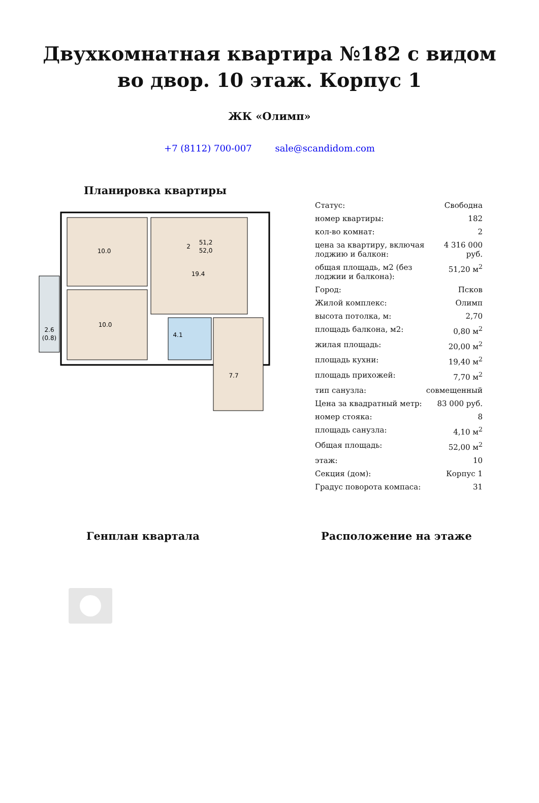Двухкомнатная квартира №182 с видом во двор. 10 этаж. Корпус 1
ЖК «Олимп»
+7 (8112) 700-007 sale@scandidom.com
Планировка квартиры
10.0
10.0
19.4
4.1
7.7
2.6
(0.8)
2
51,2
52,0
| Статус: | Свободна |
| номер квартиры: | 182 |
| кол-во комнат: | 2 |
| цена за квартиру, включая лоджию и балкон: | 4 316 000 руб. |
| общая площадь, м2 (без лоджии и балкона): | 51,20 м<sup>2</sup> |
| Город: | Псков |
| Жилой комплекс: | Олимп |
| высота потолка, м: | 2,70 |
| площадь балкона, м2: | 0,80 м<sup>2</sup> |
| жилая площадь: | 20,00 м<sup>2</sup> |
| площадь кухни: | 19,40 м<sup>2</sup> |
| площадь прихожей: | 7,70 м<sup>2</sup> |
| тип санузла: | совмещенный |
| Цена за квадратный метр: | 83 000 руб. |
| номер стояка: | 8 |
| площадь санузла: | 4,10 м<sup>2</sup> |
| Общая площадь: | 52,00 м<sup>2</sup> |
| этаж: | 10 |
| Секция (дом): | Корпус 1 |
| Градус поворота компаса: | 31 |
Генплан квартала Расположение на этаже